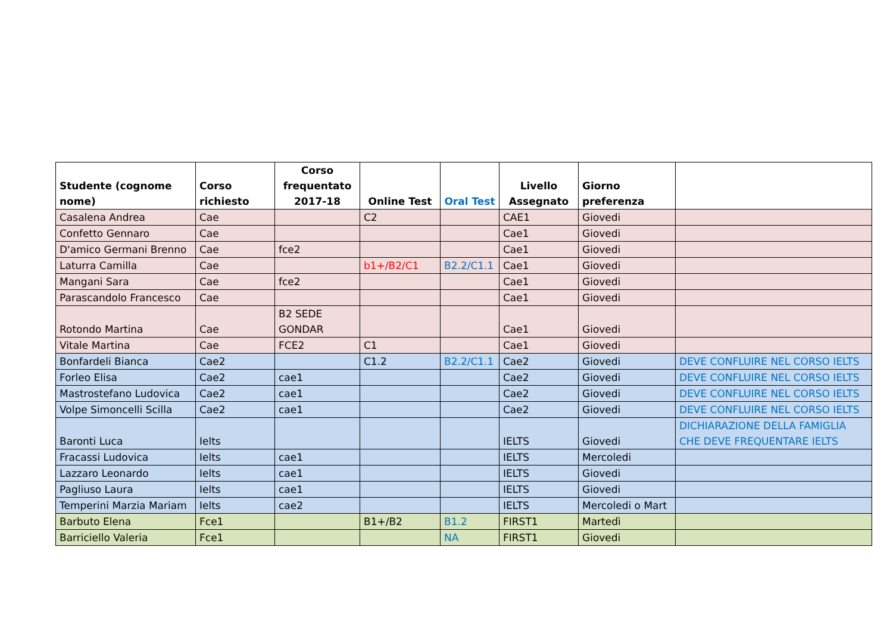| Studente (cognome nome) | Corso richiesto | Corso frequentato 2017-18 | Online Test | Oral Test | Livello Assegnato | Giorno preferenza | |
| --- | --- | --- | --- | --- | --- | --- | --- |
| Casalena Andrea | Cae | | C2 | | CAE1 | Giovedi | |
| Confetto Gennaro | Cae | | | | Cae1 | Giovedi | |
| D'amico Germani Brenno | Cae | fce2 | | | Cae1 | Giovedi | |
| Laturra Camilla | Cae | | b1+/B2/C1 | B2.2/C1.1 | Cae1 | Giovedi | |
| Mangani Sara | Cae | fce2 | | | Cae1 | Giovedi | |
| Parascandolo Francesco | Cae | | | | Cae1 | Giovedi | |
| Rotondo Martina | Cae | B2 SEDE GONDAR | | | Cae1 | Giovedi | |
| Vitale Martina | Cae | FCE2 | C1 | | Cae1 | Giovedi | |
| Bonfardeli Bianca | Cae2 | | C1.2 | B2.2/C1.1 | Cae2 | Giovedi | DEVE CONFLUIRE NEL CORSO IELTS |
| Forleo Elisa | Cae2 | cae1 | | | Cae2 | Giovedi | DEVE CONFLUIRE NEL CORSO IELTS |
| Mastrostefano Ludovica | Cae2 | cae1 | | | Cae2 | Giovedi | DEVE CONFLUIRE NEL CORSO IELTS |
| Volpe Simoncelli Scilla | Cae2 | cae1 | | | Cae2 | Giovedi | DEVE CONFLUIRE NEL CORSO IELTS |
| Baronti Luca | Ielts | | | | IELTS | Giovedi | DICHIARAZIONE DELLA FAMIGLIA CHE DEVE FREQUENTARE IELTS |
| Fracassi Ludovica | Ielts | cae1 | | | IELTS | Mercoledi | |
| Lazzaro Leonardo | Ielts | cae1 | | | IELTS | Giovedi | |
| Pagliuso Laura | Ielts | cae1 | | | IELTS | Giovedi | |
| Temperini Marzia Mariam | Ielts | cae2 | | | IELTS | Mercoledi o Mart | |
| Barbuto Elena | Fce1 | | B1+/B2 | B1.2 | FIRST1 | Martedì | |
| Barriciello Valeria | Fce1 | | | NA | FIRST1 | Giovedi | |